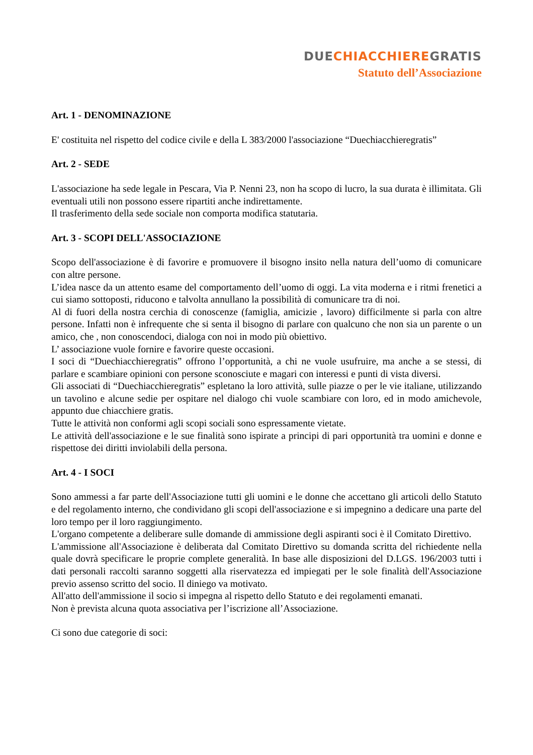DUECHIACCHIEREGRATIS
Statuto dell’Associazione
Art. 1 - DENOMINAZIONE
E' costituita nel rispetto del codice civile e della L 383/2000 l'associazione “Duechiacchieregratis”
Art. 2 - SEDE
L'associazione ha sede legale in Pescara, Via P. Nenni 23, non ha scopo di lucro, la sua durata è illimitata. Gli eventuali utili non possono essere ripartiti anche indirettamente.
Il trasferimento della sede sociale non comporta modifica statutaria.
Art. 3 - SCOPI DELL'ASSOCIAZIONE
Scopo dell'associazione è di favorire e promuovere il bisogno insito nella natura dell’uomo di comunicare con altre persone.
L’idea nasce da un attento esame del comportamento dell’uomo di oggi. La vita moderna e i ritmi frenetici a cui siamo sottoposti, riducono e talvolta annullano la possibilità di comunicare tra di noi.
Al di fuori della nostra cerchia di conoscenze (famiglia, amicizie , lavoro) difficilmente si parla con altre persone. Infatti non è infrequente che si senta il bisogno di parlare con qualcuno che non sia un parente o un amico, che , non conoscendoci, dialoga con noi in modo più obiettivo.
L’ associazione vuole fornire e favorire queste occasioni.
I soci di “Duechiacchieregratis” offrono l’opportunità, a chi ne vuole usufruire, ma anche a se stessi, di parlare e scambiare opinioni con persone sconosciute e magari con interessi e punti di vista diversi.
Gli associati di “Duechiacchieregratis” espletano la loro attività, sulle piazze o per le vie italiane, utilizzando un tavolino e alcune sedie per ospitare nel dialogo chi vuole scambiare con loro, ed in modo amichevole, appunto due chiacchiere gratis.
Tutte le attività non conformi agli scopi sociali sono espressamente vietate.
Le attività dell'associazione e le sue finalità sono ispirate a principi di pari opportunità tra uomini e donne e rispettose dei diritti inviolabili della persona.
Art. 4 - I SOCI
Sono ammessi a far parte dell'Associazione tutti gli uomini e le donne che accettano gli articoli dello Statuto e del regolamento interno, che condividano gli scopi dell'associazione e si impegnino a dedicare una parte del loro tempo per il loro raggiungimento.
L'organo competente a deliberare sulle domande di ammissione degli aspiranti soci è il Comitato Direttivo.
L'ammissione all'Associazione è deliberata dal Comitato Direttivo su domanda scritta del richiedente nella quale dovrà specificare le proprie complete generalità. In base alle disposizioni del D.LGS. 196/2003 tutti i dati personali raccolti saranno soggetti alla riservatezza ed impiegati per le sole finalità dell'Associazione previo assenso scritto del socio. Il diniego va motivato.
All'atto dell'ammissione il socio si impegna al rispetto dello Statuto e dei regolamenti emanati.
Non è prevista alcuna quota associativa per l’iscrizione all’Associazione.
Ci sono due categorie di soci: